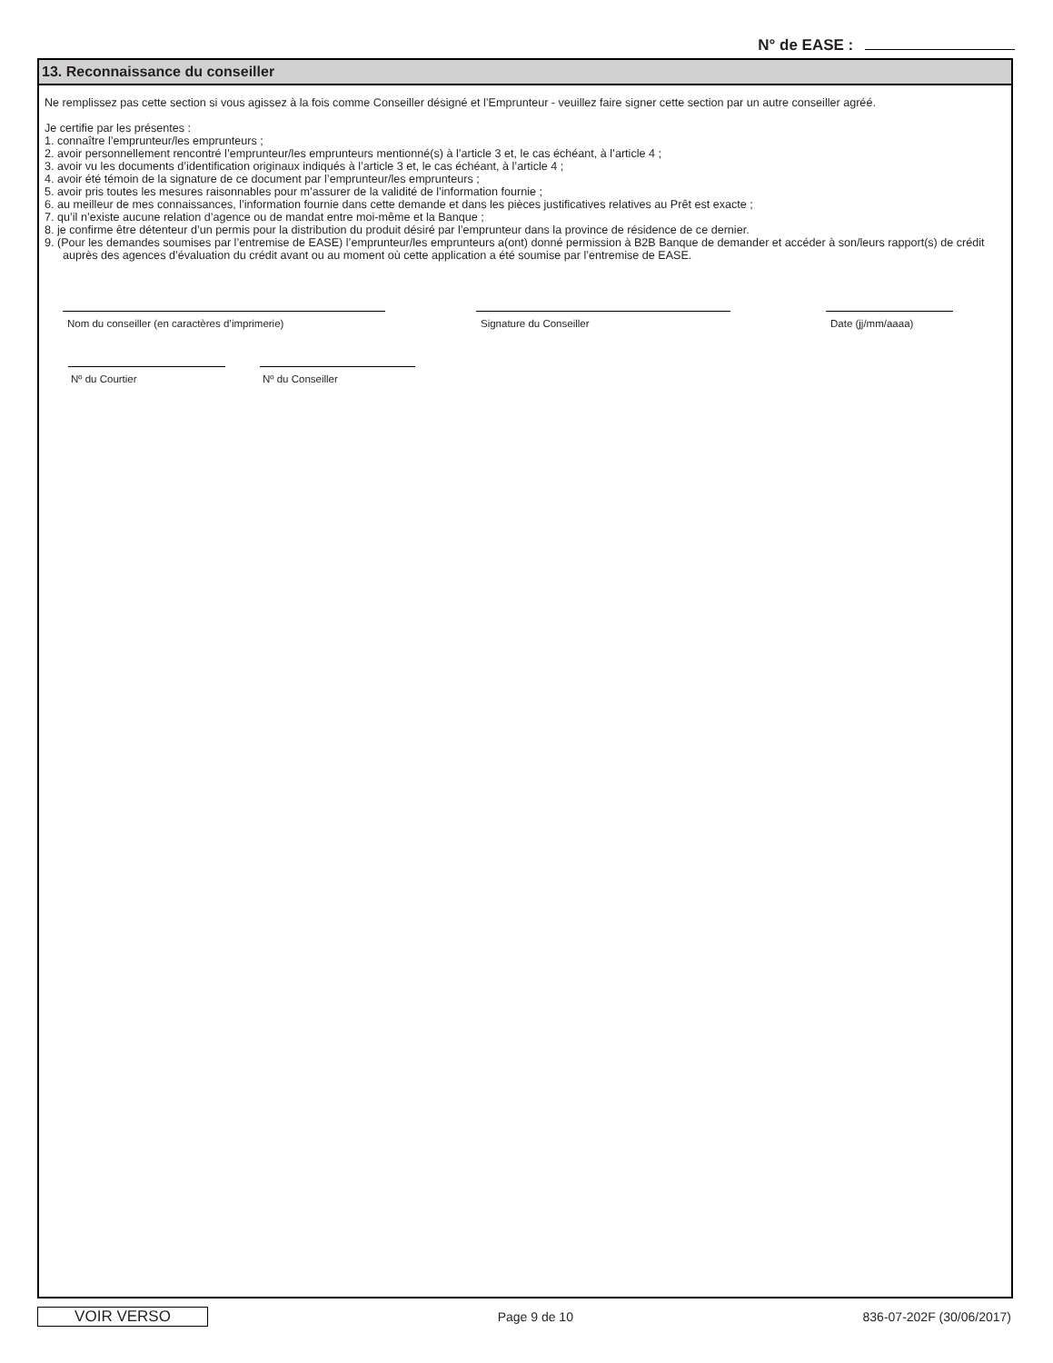N° de EASE :
13. Reconnaissance du conseiller
Ne remplissez pas cette section si vous agissez à la fois comme Conseiller désigné et l’Emprunteur - veuillez faire signer cette section par un autre conseiller agréé.
Je certifie par les présentes :
1. connaître l’emprunteur/les emprunteurs ;
2. avoir personnellement rencontré l’emprunteur/les emprunteurs mentionné(s) à l’article 3 et, le cas échéant, à l’article 4 ;
3. avoir vu les documents d’identification originaux indiqués à l’article 3 et, le cas échéant, à l’article 4 ;
4. avoir été témoin de la signature de ce document par l’emprunteur/les emprunteurs ;
5. avoir pris toutes les mesures raisonnables pour m’assurer de la validité de l’information fournie ;
6. au meilleur de mes connaissances, l’information fournie dans cette demande et dans les pièces justificatives relatives au Prêt est exacte ;
7. qu’il n’existe aucune relation d’agence ou de mandat entre moi-même et la Banque ;
8. je confirme être détenteur d’un permis pour la distribution du produit désiré par l’emprunteur dans la province de résidence de ce dernier.
9. (Pour les demandes soumises par l’entremise de EASE) l’emprunteur/les emprunteurs a(ont) donné permission à B2B Banque de demander et accéder à son/leurs rapport(s) de crédit auprès des agences d’évaluation du crédit avant ou au moment où cette application a été soumise par l’entremise de EASE.
Nom du conseiller (en caractères d’imprimerie) Signature du Conseiller Date (jj/mm/aaaa)
Nº du Courtier Nº du Conseiller
VOIR VERSO
Page 9 de 10 836-07-202F (30/06/2017)